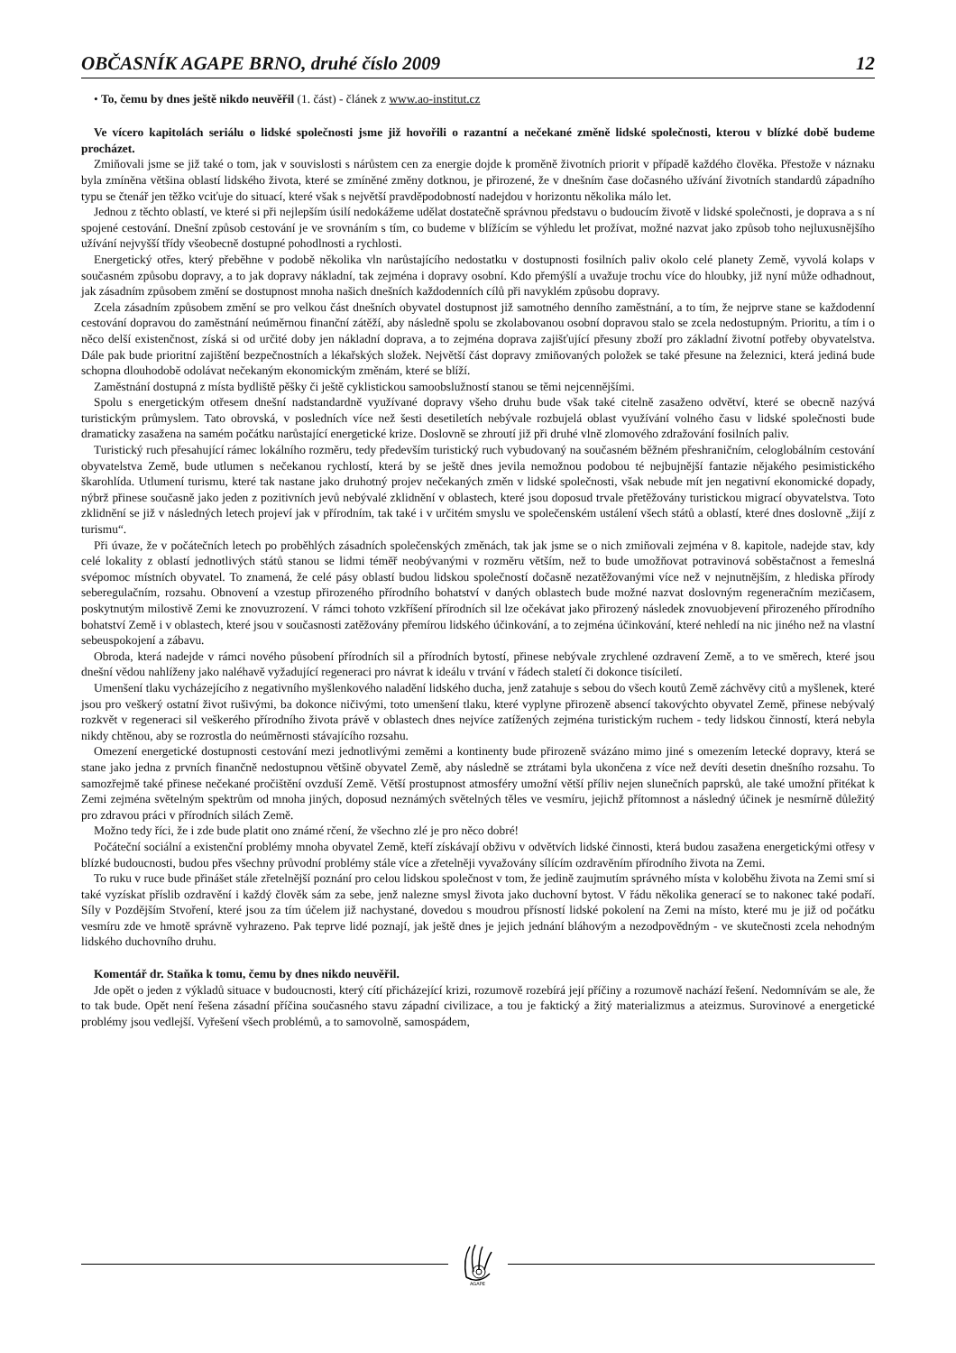OBČASNÍK AGAPE BRNO, druhé číslo 2009 12
• To, čemu by dnes ještě nikdo neuvěřil (1. část) - článek z www.ao-institut.cz
Ve vícero kapitolách seriálu o lidské společnosti jsme již hovořili o razantní a nečekané změně lidské společnosti, kterou v blízké době budeme procházet.
Zmiňovali jsme se již také o tom, jak v souvislosti s nárůstem cen za energie dojde k proměně životních priorit v případě každého člověka. Přestože v náznaku byla zmíněna většina oblastí lidského života, které se zmíněné změny dotknou, je přirozené, že v dnešním čase dočasného užívání životních standardů západního typu se čtenář jen těžko vciťuje do situací, které však s největší pravděpodobností nadejdou v horizontu několika málo let.
Jednou z těchto oblastí, ve které si při nejlepším úsilí nedokážeme udělat dostatečně správnou představu o budoucím životě v lidské společnosti, je doprava a s ní spojené cestování. Dnešní způsob cestování je ve srovnáním s tím, co budeme v blížícím se výhledu let prožívat, možné nazvat jako způsob toho nejluxusnějšího užívání nejvyšší třídy všeobecně dostupné pohodlnosti a rychlosti.
Energetický otřes, který přeběhne v podobě několika vln narůstajícího nedostatku v dostupnosti fosilních paliv okolo celé planety Země, vyvolá kolaps v současném způsobu dopravy, a to jak dopravy nákladní, tak zejména i dopravy osobní. Kdo přemýšlí a uvažuje trochu více do hloubky, již nyní může odhadnout, jak zásadním způsobem změní se dostupnost mnoha našich dnešních každodenních cílů při navyklém způsobu dopravy.
Zcela zásadním způsobem změní se pro velkou část dnešních obyvatel dostupnost již samotného denního zaměstnání, a to tím, že nejprve stane se každodenní cestování dopravou do zaměstnání neúměrnou finanční zátěží, aby následně spolu se zkolabovanou osobní dopravou stalo se zcela nedostupným. Prioritu, a tím i o něco delší existenčnost, získá si od určité doby jen nákladní doprava, a to zejména doprava zajišťující přesuny zboží pro základní životní potřeby obyvatelstva. Dále pak bude prioritní zajištění bezpečnostních a lékařských složek. Největší část dopravy zmiňovaných položek se také přesune na železnici, která jediná bude schopna dlouhodobě odolávat nečekaným ekonomickým změnám, které se blíží.
Zaměstnání dostupná z místa bydliště pěšky či ještě cyklistickou samoobslužností stanou se těmi nejcennějšími.
Spolu s energetickým otřesem dnešní nadstandardně využívané dopravy všeho druhu bude však také citelně zasaženo odvětví, které se obecně nazývá turistickým průmyslem. Tato obrovská, v posledních více než šesti desetiletích nebývale rozbujelá oblast využívání volného času v lidské společnosti bude dramaticky zasažena na samém počátku narůstající energetické krize. Doslovně se zhroutí již při druhé vlně zlomového zdražování fosilních paliv.
Turistický ruch přesahující rámec lokálního rozměru, tedy především turistický ruch vybudovaný na současném běžném přeshraničním, celoglobálním cestování obyvatelstva Země, bude utlumen s nečekanou rychlostí, která by se ještě dnes jevila nemožnou podobou té nejbujnější fantazie nějakého pesimistického škarohlída. Utlumení turismu, které tak nastane jako druhotný projev nečekaných změn v lidské společnosti, však nebude mít jen negativní ekonomické dopady, nýbrž přinese současně jako jeden z pozitivních jevů nebývalé zklidnění v oblastech, které jsou doposud trvale přetěžovány turistickou migrací obyvatelstva. Toto zklidnění se již v následných letech projeví jak v přírodním, tak také i v určitém smyslu ve společenském ustálení všech států a oblastí, které dnes doslovně „žijí z turismu“.
Při úvaze, že v počátečních letech po proběhlých zásadních společenských změnách, tak jak jsme se o nich zmiňovali zejména v 8. kapitole, nadejde stav, kdy celé lokality z oblastí jednotlivých států stanou se lidmi téměř neobývanými v rozměru větším, než to bude umožňovat potravinová soběstačnost a řemeslná svépomoc místních obyvatel. To znamená, že celé pásy oblastí budou lidskou společností dočasně nezatěžovanými více než v nejnutnějším, z hlediska přírody seberegulačním, rozsahu. Obnovení a vzestup přirozeného přírodního bohatství v daných oblastech bude možné nazvat doslovným regeneračním mezičasem, poskytnutým milostivě Zemi ke znovuzrození. V rámci tohoto vzkříšení přírodních sil lze očekávat jako přirozený následek znovuobjevení přirozeného přírodního bohatství Země i v oblastech, které jsou v současnosti zatěžovány přemírou lidského účinkování, a to zejména účinkování, které nehledí na nic jiného než na vlastní sebeuspokojení a zábavu.
Obroda, která nadejde v rámci nového působení přírodních sil a přírodních bytostí, přinese nebývale zrychlené ozdravení Země, a to ve směrech, které jsou dnešní vědou nahlíženy jako naléhavě vyžadující regeneraci pro návrat k ideálu v trvání v řádech staletí či dokonce tisíciletí.
Umenšení tlaku vycházejícího z negativního myšlenkového naladění lidského ducha, jenž zatahuje s sebou do všech koutů Země záchvěvy citů a myšlenek, které jsou pro veškerý ostatní život rušivými, ba dokonce ničivými, toto umenšení tlaku, které vyplyne přirozeně absencí takovýchto obyvatel Země, přinese nebývalý rozkvět v regeneraci sil veškerého přírodního života právě v oblastech dnes nejvíce zatížených zejména turistickým ruchem - tedy lidskou činností, která nebyla nikdy chtěnou, aby se rozrostla do neúměrnosti stávajícího rozsahu.
Omezení energetické dostupnosti cestování mezi jednotlivými zeměmi a kontinenty bude přirozeně svázáno mimo jiné s omezením letecké dopravy, která se stane jako jedna z prvních finančně nedostupnou většině obyvatel Země, aby následně se ztrátami byla ukončena z více než devíti desetin dnešního rozsahu. To samozřejmě také přinese nečekané pročištění ovzduší Země. Větší prostupnost atmosféry umožní větší příliv nejen slunečních paprsků, ale také umožní přitékat k Zemi zejména světelným spektrům od mnoha jiných, doposud neznámých světelných těles ve vesmíru, jejichž přítomnost a následný účinek je nesmírně důležitý pro zdravou práci v přírodních silách Země.
Možno tedy říci, že i zde bude platit ono známé rčení, že všechno zlé je pro něco dobré!
Počáteční sociální a existenční problémy mnoha obyvatel Země, kteří získávají obživu v odvětvích lidské činnosti, která budou zasažena energetickými otřesy v blízké budoucnosti, budou přes všechny průvodní problémy stále více a zřetelněji vyvažovány sílícím ozdravěním přírodního života na Zemi.
To ruku v ruce bude přinášet stále zřetelnější poznání pro celou lidskou společnost v tom, že jedině zaujmutím správného místa v koloběhu života na Zemi smí si také vyzískat příslib ozdravění i každý člověk sám za sebe, jenž nalezne smysl života jako duchovní bytost. V řádu několika generací se to nakonec také podaří. Síly v Pozdějším Stvoření, které jsou za tím účelem již nachystané, dovedou s moudrou přísností lidské pokolení na Zemi na místo, které mu je již od počátku vesmíru zde ve hmotě správně vyhrazeno. Pak teprve lidé poznají, jak ještě dnes je jejich jednání bláhovým a nezodpovědným - ve skutečnosti zcela nehodným lidského duchovního druhu.
Komentář dr. Staňka k tomu, čemu by dnes nikdo neuvěřil.
Jde opět o jeden z výkladů situace v budoucnosti, který cítí přicházející krizi, rozumově rozebírá její příčiny a rozumově nachází řešení. Nedomnívám se ale, že to tak bude. Opět není řešena zásadní příčina současného stavu západní civilizace, a tou je faktický a žitý materializmus a ateizmus. Surovinové a energetické problémy jsou vedlejší. Vyřešení všech problémů, a to samovolně, samospádem,
AGAPE